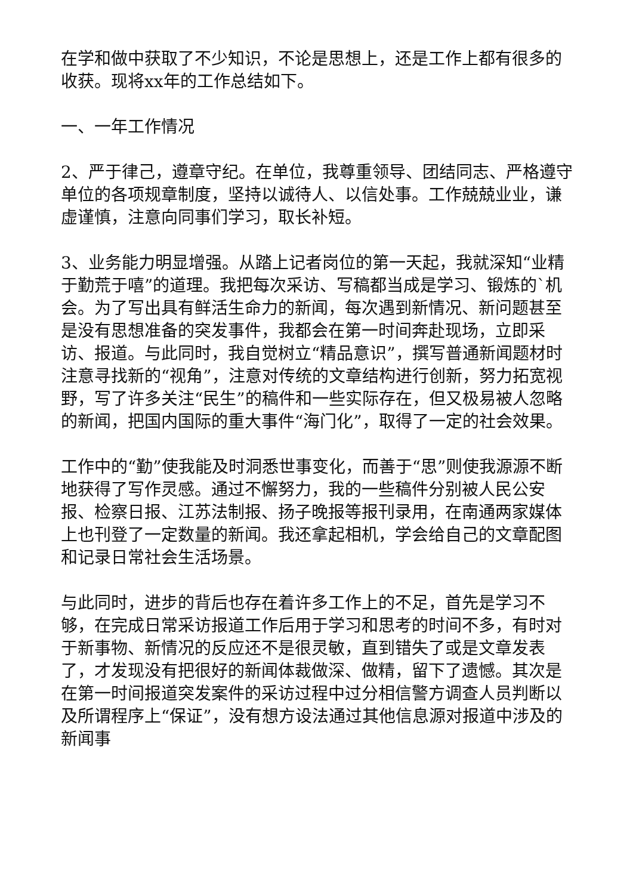在学和做中获取了不少知识，不论是思想上，还是工作上都有很多的收获。现将xx年的工作总结如下。
一、一年工作情况
2、严于律己，遵章守纪。在单位，我尊重领导、团结同志、严格遵守单位的各项规章制度，坚持以诚待人、以信处事。工作兢兢业业，谦虚谨慎，注意向同事们学习，取长补短。
3、业务能力明显增强。从踏上记者岗位的第一天起，我就深知“业精于勤荒于嘻”的道理。我把每次采访、写稿都当成是学习、锻炼的`机会。为了写出具有鲜活生命力的新闻，每次遇到新情况、新问题甚至是没有思想准备的突发事件，我都会在第一时间奔赴现场，立即采访、报道。与此同时，我自觉树立“精品意识”，撰写普通新闻题材时注意寻找新的“视角”，注意对传统的文章结构进行创新，努力拓宽视野，写了许多关注“民生”的稿件和一些实际存在，但又极易被人忽略的新闻，把国内国际的重大事件“海门化”，取得了一定的社会效果。
工作中的“勤”使我能及时洞悉世事变化，而善于“思”则使我源源不断地获得了写作灵感。通过不懈努力，我的一些稿件分别被人民公安报、检察日报、江苏法制报、扬子晚报等报刊录用，在南通两家媒体上也刊登了一定数量的新闻。我还拿起相机，学会给自己的文章配图和记录日常社会生活场景。
与此同时，进步的背后也存在着许多工作上的不足，首先是学习不够，在完成日常采访报道工作后用于学习和思考的时间不多，有时对于新事物、新情况的反应还不是很灵敏，直到错失了或是文章发表了，才发现没有把很好的新闻体裁做深、做精，留下了遗憾。其次是在第一时间报道突发案件的采访过程中过分相信警方调查人员判断以及所谓程序上“保证”，没有想方设法通过其他信息源对报道中涉及的新闻事